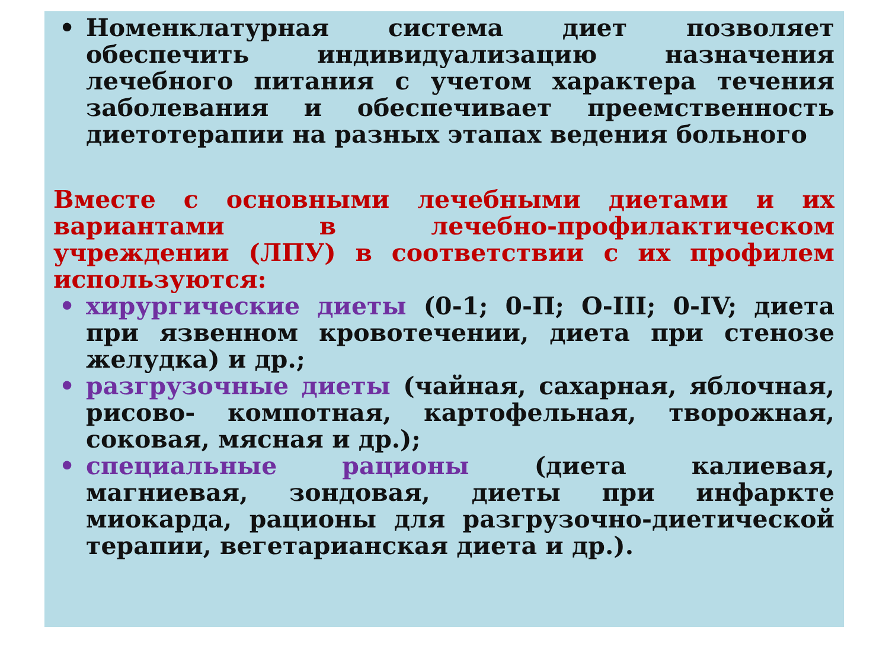• Номенклатурная система диет позволяет обеспечить индивидуализацию назначения лечебного питания с учетом характера течения заболевания и обеспечивает преемственность диетотерапии на разных этапах ведения больного
Вместе с основными лечебными диетами и их вариантами в лечебно-профилактическом учреждении (ЛПУ) в соответствии с их профилем используются:
• хирургические диеты (0-1; 0-П; О-III; 0-IV; диета при язвенном кровотечении, диета при стенозе желудка) и др.;
• разгрузочные диеты (чайная, сахарная, яблочная, рисово- компотная, картофельная, творожная, соковая, мясная и др.);
• специальные рационы (диета калиевая, магниевая, зондовая, диеты при инфаркте миокарда, рационы для разгрузочно-диетической терапии, вегетарианская диета и др.).